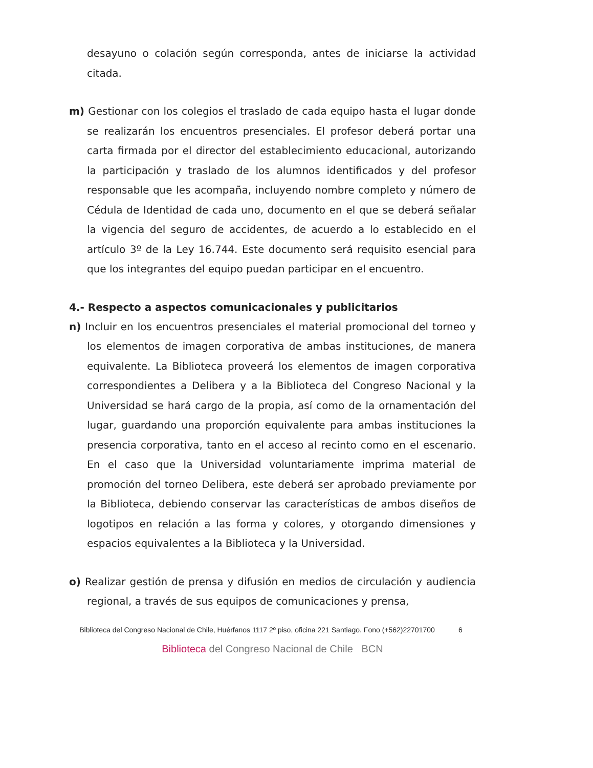desayuno o colación según corresponda, antes de iniciarse la actividad citada.
m) Gestionar con los colegios el traslado de cada equipo hasta el lugar donde se realizarán los encuentros presenciales. El profesor deberá portar una carta firmada por el director del establecimiento educacional, autorizando la participación y traslado de los alumnos identificados y del profesor responsable que les acompaña, incluyendo nombre completo y número de Cédula de Identidad de cada uno, documento en el que se deberá señalar la vigencia del seguro de accidentes, de acuerdo a lo establecido en el artículo 3º de la Ley 16.744. Este documento será requisito esencial para que los integrantes del equipo puedan participar en el encuentro.
4.- Respecto a aspectos comunicacionales y publicitarios
n) Incluir en los encuentros presenciales el material promocional del torneo y los elementos de imagen corporativa de ambas instituciones, de manera equivalente. La Biblioteca proveerá los elementos de imagen corporativa correspondientes a Delibera y a la Biblioteca del Congreso Nacional y la Universidad se hará cargo de la propia, así como de la ornamentación del lugar, guardando una proporción equivalente para ambas instituciones la presencia corporativa, tanto en el acceso al recinto como en el escenario. En el caso que la Universidad voluntariamente imprima material de promoción del torneo Delibera, este deberá ser aprobado previamente por la Biblioteca, debiendo conservar las características de ambos diseños de logotipos en relación a las forma y colores, y otorgando dimensiones y espacios equivalentes a la Biblioteca y la Universidad.
o) Realizar gestión de prensa y difusión en medios de circulación y audiencia regional, a través de sus equipos de comunicaciones y prensa,
Biblioteca del Congreso Nacional de Chile, Huérfanos 1117 2º piso, oficina 221 Santiago. Fono (+562)22701700
6
Biblioteca del Congreso Nacional de Chile BCN